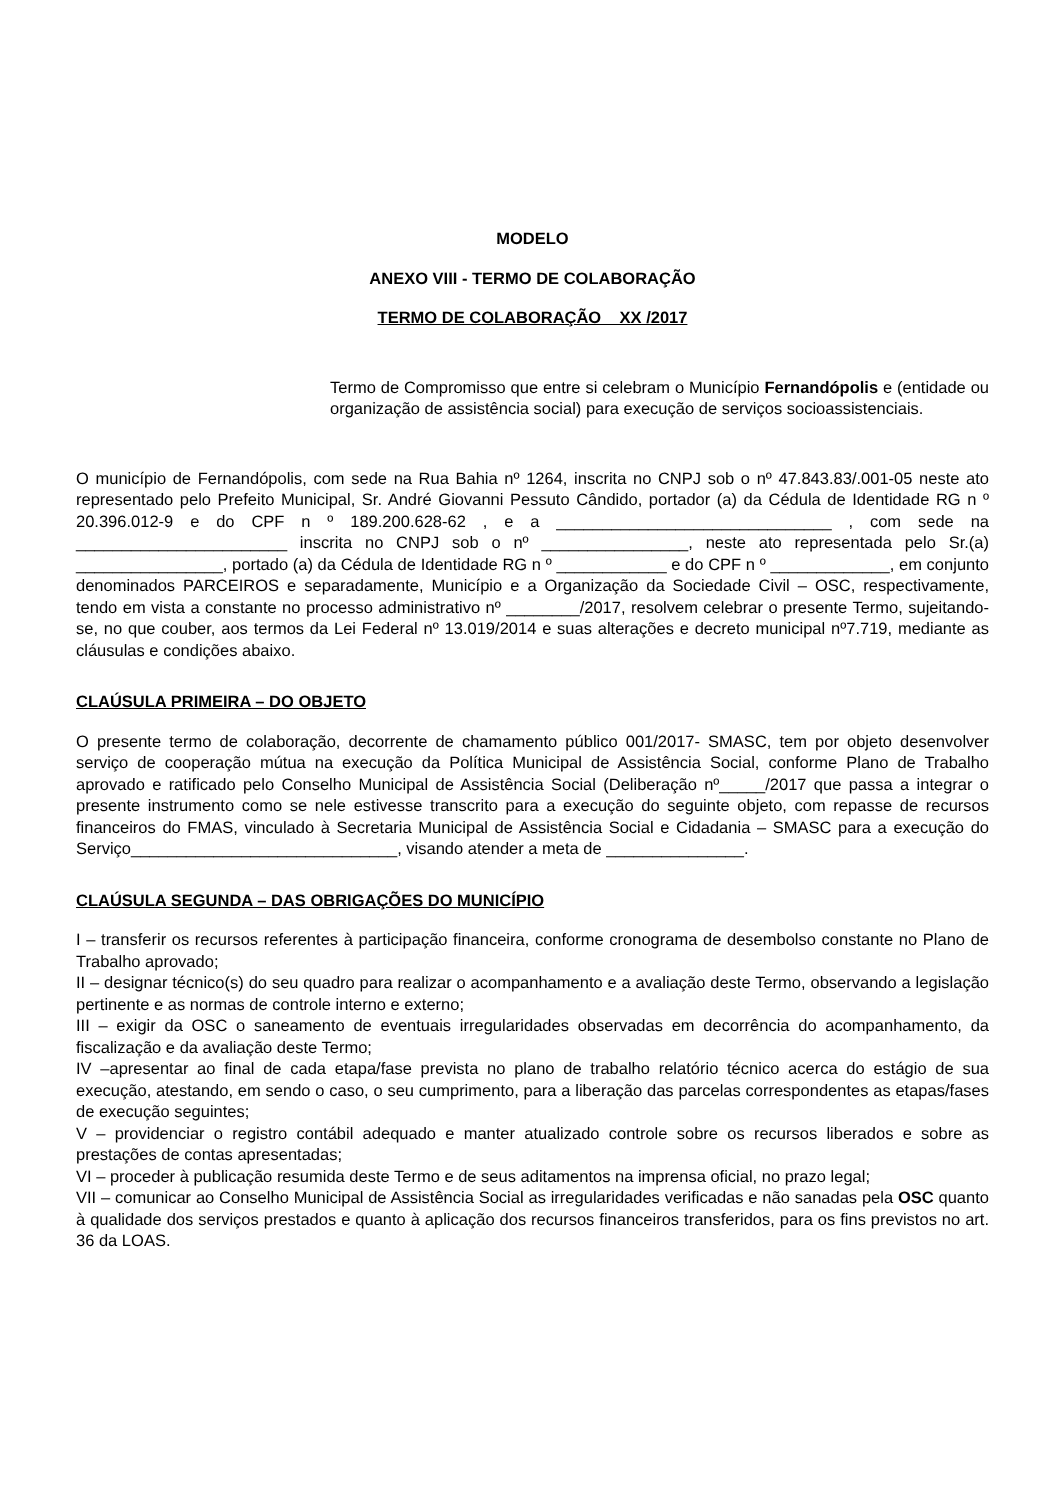MODELO
ANEXO VIII - TERMO DE COLABORAÇÃO
TERMO DE COLABORAÇÃO _ XX /2017
Termo de Compromisso que entre si celebram o Município Fernandópolis e (entidade ou organização de assistência social) para execução de serviços socioassistenciais.
O município de Fernandópolis, com sede na Rua Bahia nº 1264, inscrita no CNPJ sob o nº 47.843.83/.001-05 neste ato representado pelo Prefeito Municipal, Sr. André Giovanni Pessuto Cândido, portador (a) da Cédula de Identidade RG n º 20.396.012-9 e do CPF n º 189.200.628-62 , e a ______________________________ , com sede na _______________________ inscrita no CNPJ sob o nº ________________, neste ato representada pelo Sr.(a) ________________, portado (a) da Cédula de Identidade RG n º ____________ e do CPF n º _____________, em conjunto denominados PARCEIROS e separadamente, Município e a Organização da Sociedade Civil – OSC, respectivamente, tendo em vista a constante no processo administrativo nº ________/2017, resolvem celebrar o presente Termo, sujeitando-se, no que couber, aos termos da Lei Federal nº 13.019/2014 e suas alterações e decreto municipal nº7.719, mediante as cláusulas e condições abaixo.
CLAÚSULA PRIMEIRA – DO OBJETO
O presente termo de colaboração, decorrente de chamamento público 001/2017- SMASC, tem por objeto desenvolver serviço de cooperação mútua na execução da Política Municipal de Assistência Social, conforme Plano de Trabalho aprovado e ratificado pelo Conselho Municipal de Assistência Social (Deliberação nº_____/2017 que passa a integrar o presente instrumento como se nele estivesse transcrito para a execução do seguinte objeto, com repasse de recursos financeiros do FMAS, vinculado à Secretaria Municipal de Assistência Social e Cidadania – SMASC para a execução do Serviço_____________________________, visando atender a meta de _______________.
CLAÚSULA SEGUNDA – DAS OBRIGAÇÕES DO MUNICÍPIO
I – transferir os recursos referentes à participação financeira, conforme cronograma de desembolso constante no Plano de Trabalho aprovado;
II – designar técnico(s) do seu quadro para realizar o acompanhamento e a avaliação deste Termo, observando a legislação pertinente e as normas de controle interno e externo;
III – exigir da OSC o saneamento de eventuais irregularidades observadas em decorrência do acompanhamento, da fiscalização e da avaliação deste Termo;
IV –apresentar ao final de cada etapa/fase prevista no plano de trabalho relatório técnico acerca do estágio de sua execução, atestando, em sendo o caso, o seu cumprimento, para a liberação das parcelas correspondentes as etapas/fases de execução seguintes;
V – providenciar o registro contábil adequado e manter atualizado controle sobre os recursos liberados e sobre as prestações de contas apresentadas;
VI – proceder à publicação resumida deste Termo e de seus aditamentos na imprensa oficial, no prazo legal;
VII – comunicar ao Conselho Municipal de Assistência Social as irregularidades verificadas e não sanadas pela OSC quanto à qualidade dos serviços prestados e quanto à aplicação dos recursos financeiros transferidos, para os fins previstos no art. 36 da LOAS.